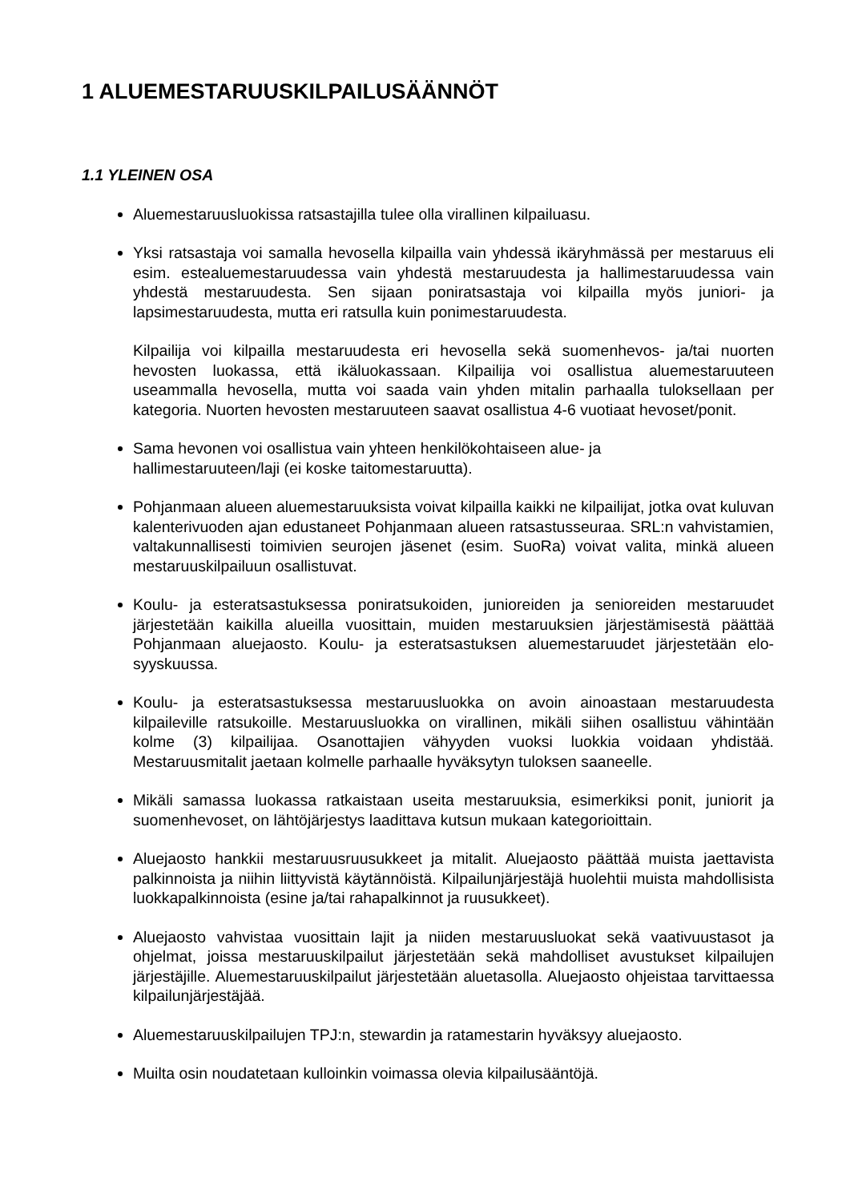1 ALUEMESTARUUSKILPAILUSÄÄNNÖT
1.1 YLEINEN OSA
Aluemestaruusluokissa ratsastajilla tulee olla virallinen kilpailuasu.
Yksi ratsastaja voi samalla hevosella kilpailla vain yhdessä ikäryhmässä per mestaruus eli esim. estealuemestaruudessa vain yhdestä mestaruudesta ja hallimestaruudessa vain yhdestä mestaruudesta. Sen sijaan poniratsastaja voi kilpailla myös juniori- ja lapsimestaruudesta, mutta eri ratsulla kuin ponimestaruudesta.
Kilpailija voi kilpailla mestaruudesta eri hevosella sekä suomenhevos- ja/tai nuorten hevosten luokassa, että ikäluokassaan. Kilpailija voi osallistua aluemestaruuteen useammalla hevosella, mutta voi saada vain yhden mitalin parhaalla tuloksellaan per kategoria. Nuorten hevosten mestaruuteen saavat osallistua 4-6 vuotiaat hevoset/ponit.
Sama hevonen voi osallistua vain yhteen henkilökohtaiseen alue- ja
hallimestaruuteen/laji (ei koske taitomestaruutta).
Pohjanmaan alueen aluemestaruuksista voivat kilpailla kaikki ne kilpailijat, jotka ovat kuluvan kalenterivuoden ajan edustaneet Pohjanmaan alueen ratsastusseuraa. SRL:n vahvistamien, valtakunnallisesti toimivien seurojen jäsenet (esim. SuoRa) voivat valita, minkä alueen mestaruuskilpailuun osallistuvat.
Koulu- ja esteratsastuksessa poniratsukoiden, junioreiden ja senioreiden mestaruudet järjestetään kaikilla alueilla vuosittain, muiden mestaruuksien järjestämisestä päättää Pohjanmaan aluejaosto. Koulu- ja esteratsastuksen aluemestaruudet järjestetään elo-syyskuussa.
Koulu- ja esteratsastuksessa mestaruusluokka on avoin ainoastaan mestaruudesta kilpaileville ratsukoille. Mestaruusluokka on virallinen, mikäli siihen osallistuu vähintään kolme (3) kilpailijaa. Osanottajien vähyyden vuoksi luokkia voidaan yhdistää. Mestaruusmitalit jaetaan kolmelle parhaalle hyväksytyn tuloksen saaneelle.
Mikäli samassa luokassa ratkaistaan useita mestaruuksia, esimerkiksi ponit, juniorit ja suomenhevoset, on lähtöjärjestys laadittava kutsun mukaan kategorioittain.
Aluejaosto hankkii mestaruusruusukkeet ja mitalit. Aluejaosto päättää muista jaettavista palkinnoista ja niihin liittyvistä käytännöistä. Kilpailunjärjestäjä huolehtii muista mahdollisista luokkapalkinnoista (esine ja/tai rahapalkinnot ja ruusukkeet).
Aluejaosto vahvistaa vuosittain lajit ja niiden mestaruusluokat sekä vaativuustasot ja ohjelmat, joissa mestaruuskilpailut järjestetään sekä mahdolliset avustukset kilpailujen järjestäjille. Aluemestaruuskilpailut järjestetään aluetasolla. Aluejaosto ohjeistaa tarvittaessa kilpailunjärjestäjää.
Aluemestaruuskilpailujen TPJ:n, stewardin ja ratamestarin hyväksyy aluejaosto.
Muilta osin noudatetaan kulloinkin voimassa olevia kilpailusääntöjä.